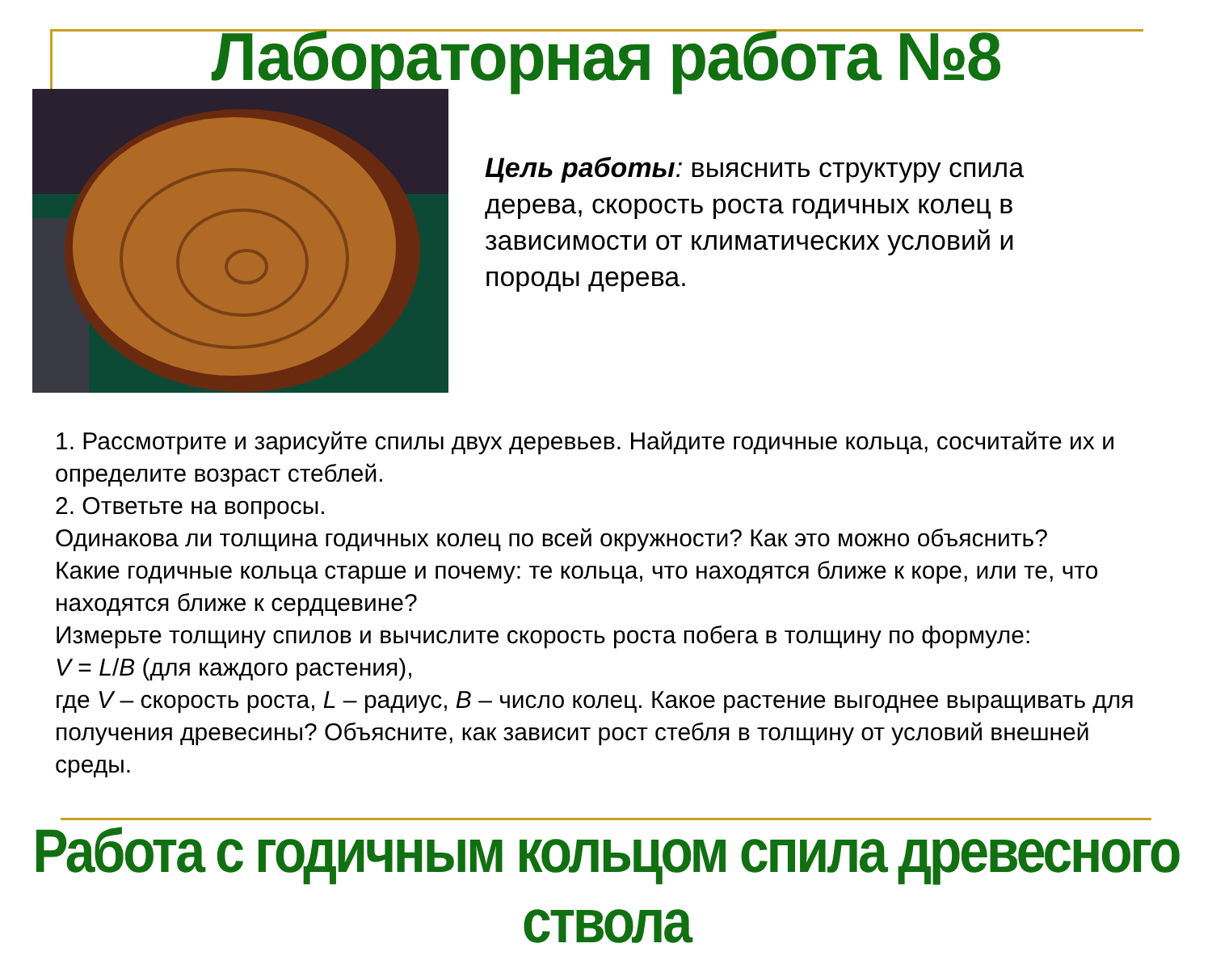Лабораторная работа №8
Цель работы: выяснить структуру спила дерева, скорость роста годичных колец в зависимости от климатических условий и породы дерева.
1. Рассмотрите и зарисуйте спилы двух деревьев. Найдите годичные кольца, сосчитайте их и определите возраст стеблей.
2. Ответьте на вопросы.
Одинакова ли толщина годичных колец по всей окружности? Как это можно объяснить?
Какие годичные кольца старше и почему: те кольца, что находятся ближе к коре, или те, что находятся ближе к сердцевине?
Измерьте толщину спилов и вычислите скорость роста побега в толщину по формуле:
V = L/B (для каждого растения),
где V – скорость роста, L – радиус, B – число колец. Какое растение выгоднее выращивать для получения древесины? Объясните, как зависит рост стебля в толщину от условий внешней среды.
Работа с годичным кольцом спила древесного ствола